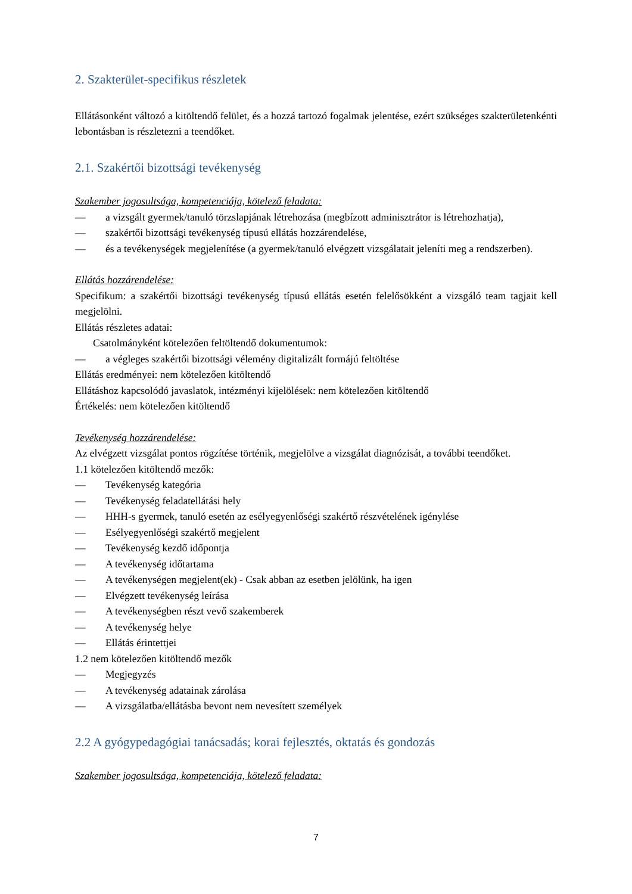2. Szakterület-specifikus részletek
Ellátásonként változó a kitöltendő felület, és a hozzá tartozó fogalmak jelentése, ezért szükséges szakterületenkénti lebontásban is részletezni a teendőket.
2.1. Szakértői bizottsági tevékenység
Szakember jogosultsága, kompetenciája, kötelező feladata:
— a vizsgált gyermek/tanuló törzslapjának létrehozása (megbízott adminisztrátor is létrehozhatja),
— szakértői bizottsági tevékenység típusú ellátás hozzárendelése,
— és a tevékenységek megjelenítése (a gyermek/tanuló elvégzett vizsgálatait jeleníti meg a rendszerben).
Ellátás hozzárendelése:
Specifikum: a szakértői bizottsági tevékenység típusú ellátás esetén felelősökként a vizsgáló team tagjait kell megjelölni.
Ellátás részletes adatai:
Csatolmányként kötelezően feltöltendő dokumentumok:
— a végleges szakértői bizottsági vélemény digitalizált formájú feltöltése
Ellátás eredményei: nem kötelezően kitöltendő
Ellátáshoz kapcsolódó javaslatok, intézményi kijelölések: nem kötelezően kitöltendő
Értékelés: nem kötelezően kitöltendő
Tevékenység hozzárendelése:
Az elvégzett vizsgálat pontos rögzítése történik, megjelölve a vizsgálat diagnózisát, a további teendőket.
1.1 kötelezően kitöltendő mezők:
— Tevékenység kategória
— Tevékenység feladatellátási hely
— HHH-s gyermek, tanuló esetén az esélyegyenlőségi szakértő részvételének igénylése
— Esélyegyenlőségi szakértő megjelent
— Tevékenység kezdő időpontja
— A tevékenység időtartama
— A tevékenységen megjelent(ek) - Csak abban az esetben jelölünk, ha igen
— Elvégzett tevékenység leírása
— A tevékenységben részt vevő szakemberek
— A tevékenység helye
— Ellátás érintettjei
1.2 nem kötelezően kitöltendő mezők
— Megjegyzés
— A tevékenység adatainak zárolása
— A vizsgálatba/ellátásba bevont nem nevesített személyek
2.2 A gyógypedagógiai tanácsadás; korai fejlesztés, oktatás és gondozás
Szakember jogosultsága, kompetenciája, kötelező feladata:
7